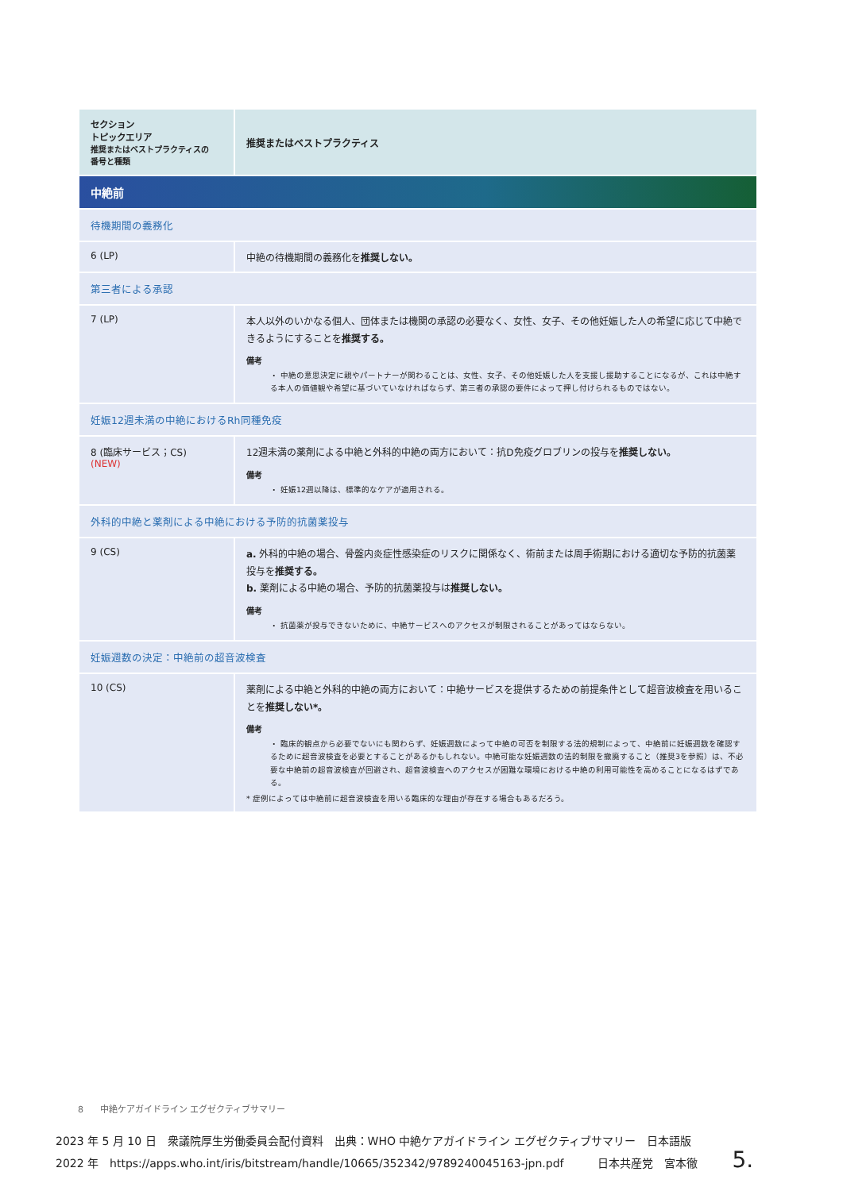| セクション トピックエリア 推奨またはベストプラクティスの 番号と種類 | 推奨またはベストプラクティス |
| --- | --- |
| 中絶前 | |
| 待機期間の義務化 | |
| 6 (LP) | 中絶の待機期間の義務化を 推奨しない。 |
| 第三者による承認 | |
| 7 (LP) | 本人以外のいかなる個人、団体または機関の承認の必要なく、女性、女子、その他妊娠した人の希望に応じて中絶できるようにすることを 推奨する。 備考 ・ 中絶の意思決定に親やパートナーが関わることは、女性、女子、その他妊娠した人を支援し援助することになるが、これは中絶する本人の価値観や希望に基づいていなければならず、第三者の承認の要件によって押し付けられるものではない。 |
| 妊娠12週未満の中絶におけるRh同種免疫 | |
| 8 (臨床サービス；CS) (NEW) | 12週未満の薬剤による中絶と外科的中絶の両方において：抗D免疫グロブリンの投与を 推奨しない。 備考 ・ 妊娠12週以降は、標準的なケアが適用される。 |
| 外科的中絶と薬剤による中絶における予防的抗菌薬投与 | |
| 9 (CS) | a. 外科的中絶の場合、骨盤内炎症性感染症のリスクに関係なく、術前または周手術期における適切な予防的抗菌薬投与を 推奨する。 b. 薬剤による中絶の場合、予防的抗菌薬投与は 推奨しない。 備考 ・ 抗菌薬が投与できないために、中絶サービスへのアクセスが制限されることがあってはならない。 |
| 妊娠週数の決定：中絶前の超音波検査 | |
| 10 (CS) | 薬剤による中絶と外科的中絶の両方において：中絶サービスを提供するための前提条件として超音波検査を用いることを 推奨しない*。 備考 ・ 臨床的観点から必要でないにも関わらず、妊娠週数によって中絶の可否を制限する法的規制によって、中絶前に妊娠週数を確認するために超音波検査を必要とすることがあるかもしれない。中絶可能な妊娠週数の法的制限を撤廃すること（推奨3を参照）は、不必要な中絶前の超音波検査が回避され、超音波検査へのアクセスが困難な環境における中絶の利用可能性を高めることになるはずである。 * 症例によっては中絶前に超音波検査を用いる臨床的な理由が存在する場合もあるだろう。 |
8 中絶ケアガイドライン エグゼクティブサマリー
2023 年 5 月 10 日　衆議院厚生労働委員会配付資料　出典：WHO 中絶ケアガイドライン エグゼクティブサマリー　日本語版
2022 年　https://apps.who.int/iris/bitstream/handle/10665/352342/9789240045163-jpn.pdf　　　日本共産党　宮本徹　5.